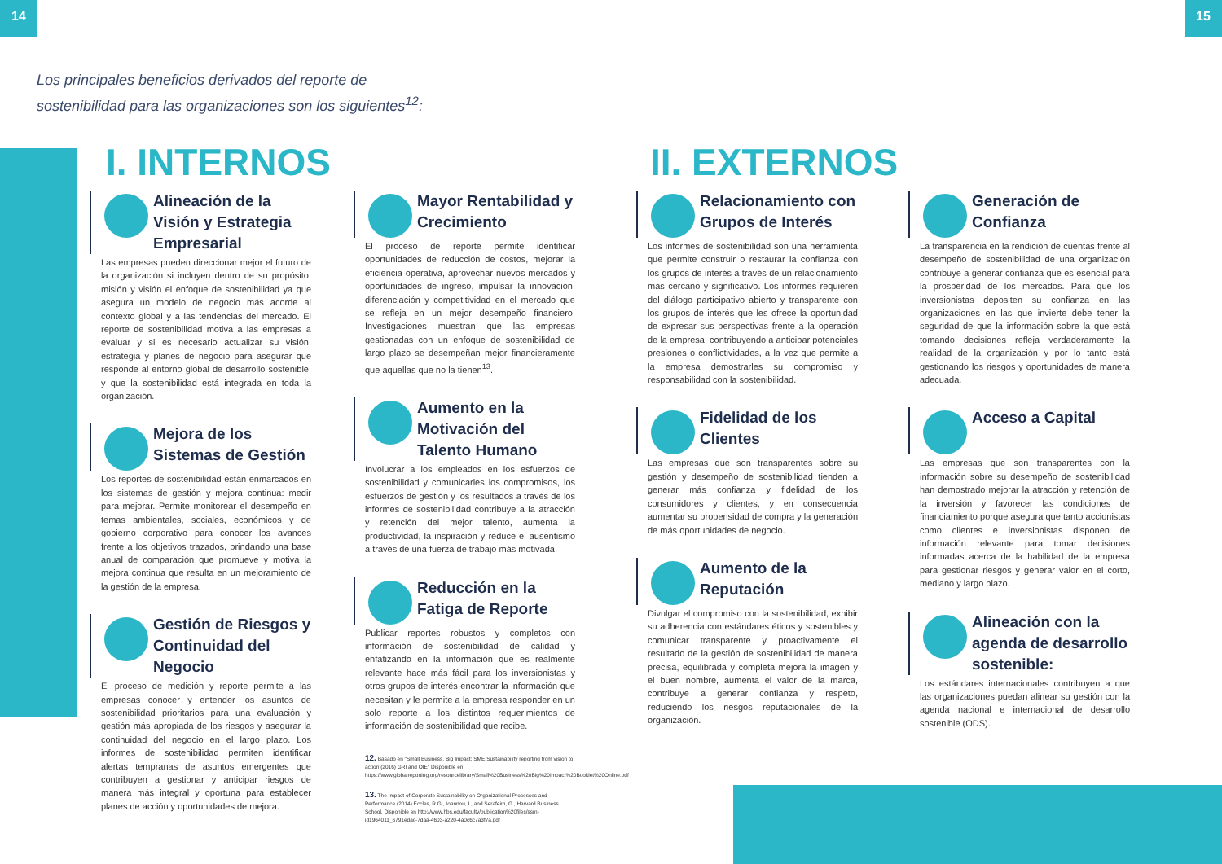14 15
Los principales beneficios derivados del reporte de
sostenibilidad para las organizaciones son los siguientes<sup>12</sup>:
I. INTERNOS II. EXTERNOS
Alineación de la Visión y Estrategia Empresarial
Las empresas pueden direccionar mejor el futuro de la organización si incluyen dentro de su propósito, misión y visión el enfoque de sostenibilidad ya que asegura un modelo de negocio más acorde al contexto global y a las tendencias del mercado. El reporte de sostenibilidad motiva a las empresas a evaluar y si es necesario actualizar su visión, estrategia y planes de negocio para asegurar que responde al entorno global de desarrollo sostenible, y que la sostenibilidad está integrada en toda la organización.
Mejora de los Sistemas de Gestión
Los reportes de sostenibilidad están enmarcados en los sistemas de gestión y mejora continua: medir para mejorar. Permite monitorear el desempeño en temas ambientales, sociales, económicos y de gobierno corporativo para conocer los avances frente a los objetivos trazados, brindando una base anual de comparación que promueve y motiva la mejora continua que resulta en un mejoramiento de la gestión de la empresa.
Gestión de Riesgos y Continuidad del Negocio
El proceso de medición y reporte permite a las empresas conocer y entender los asuntos de sostenibilidad prioritarios para una evaluación y gestión más apropiada de los riesgos y asegurar la continuidad del negocio en el largo plazo. Los informes de sostenibilidad permiten identificar alertas tempranas de asuntos emergentes que contribuyen a gestionar y anticipar riesgos de manera más integral y oportuna para establecer planes de acción y oportunidades de mejora.
Mayor Rentabilidad y Crecimiento
El proceso de reporte permite identificar oportunidades de reducción de costos, mejorar la eficiencia operativa, aprovechar nuevos mercados y oportunidades de ingreso, impulsar la innovación, diferenciación y competitividad en el mercado que se refleja en un mejor desempeño financiero. Investigaciones muestran que las empresas gestionadas con un enfoque de sostenibilidad de largo plazo se desempeñan mejor financieramente que aquellas que no la tienen<sup>13</sup>.
Aumento en la Motivación del Talento Humano
Involucrar a los empleados en los esfuerzos de sostenibilidad y comunicarles los compromisos, los esfuerzos de gestión y los resultados a través de los informes de sostenibilidad contribuye a la atracción y retención del mejor talento, aumenta la productividad, la inspiración y reduce el ausentismo a través de una fuerza de trabajo más motivada.
Reducción en la Fatiga de Reporte
Publicar reportes robustos y completos con información de sostenibilidad de calidad y enfatizando en la información que es realmente relevante hace más fácil para los inversionistas y otros grupos de interés encontrar la información que necesitan y le permite a la empresa responder en un solo reporte a los distintos requerimientos de información de sostenibilidad que recibe.
12. Basado en "Small Business, Big Impact: SME Sustainability reporting from vision to action (2016) GRI and OIE" Disponible en https://www.globalreporting.org/resourcelibrary/Small%20Business%20Big%20Impact%20Booklet%20Online.pdf
13. The Impact of Corporate Sustainability on Organizational Processes and Performance (2014) Eccles, R.G., Ioannou, I., and Serafeim, G., Harvard Business School. Disponible en http://www.hbs.edu/faculty/publication%20files/ssrn-id1964011_6791edac-7daa-4603-a220-4a0c6c7a3f7a.pdf
Relacionamiento con Grupos de Interés
Los informes de sostenibilidad son una herramienta que permite construir o restaurar la confianza con los grupos de interés a través de un relacionamiento más cercano y significativo. Los informes requieren del diálogo participativo abierto y transparente con los grupos de interés que les ofrece la oportunidad de expresar sus perspectivas frente a la operación de la empresa, contribuyendo a anticipar potenciales presiones o conflictividades, a la vez que permite a la empresa demostrarles su compromiso y responsabilidad con la sostenibilidad.
Fidelidad de los Clientes
Las empresas que son transparentes sobre su gestión y desempeño de sostenibilidad tienden a generar más confianza y fidelidad de los consumidores y clientes, y en consecuencia aumentar su propensidad de compra y la generación de más oportunidades de negocio.
Aumento de la Reputación
Divulgar el compromiso con la sostenibilidad, exhibir su adherencia con estándares éticos y sostenibles y comunicar transparente y proactivamente el resultado de la gestión de sostenibilidad de manera precisa, equilibrada y completa mejora la imagen y el buen nombre, aumenta el valor de la marca, contribuye a generar confianza y respeto, reduciendo los riesgos reputacionales de la organización.
Generación de Confianza
La transparencia en la rendición de cuentas frente al desempeño de sostenibilidad de una organización contribuye a generar confianza que es esencial para la prosperidad de los mercados. Para que los inversionistas depositen su confianza en las organizaciones en las que invierte debe tener la seguridad de que la información sobre la que está tomando decisiones refleja verdaderamente la realidad de la organización y por lo tanto está gestionando los riesgos y oportunidades de manera adecuada.
Acceso a Capital
Las empresas que son transparentes con la información sobre su desempeño de sostenibilidad han demostrado mejorar la atracción y retención de la inversión y favorecer las condiciones de financiamiento porque asegura que tanto accionistas como clientes e inversionistas disponen de información relevante para tomar decisiones informadas acerca de la habilidad de la empresa para gestionar riesgos y generar valor en el corto, mediano y largo plazo.
Alineación con la agenda de desarrollo sostenible:
Los estándares internacionales contribuyen a que las organizaciones puedan alinear su gestión con la agenda nacional e internacional de desarrollo sostenible (ODS).